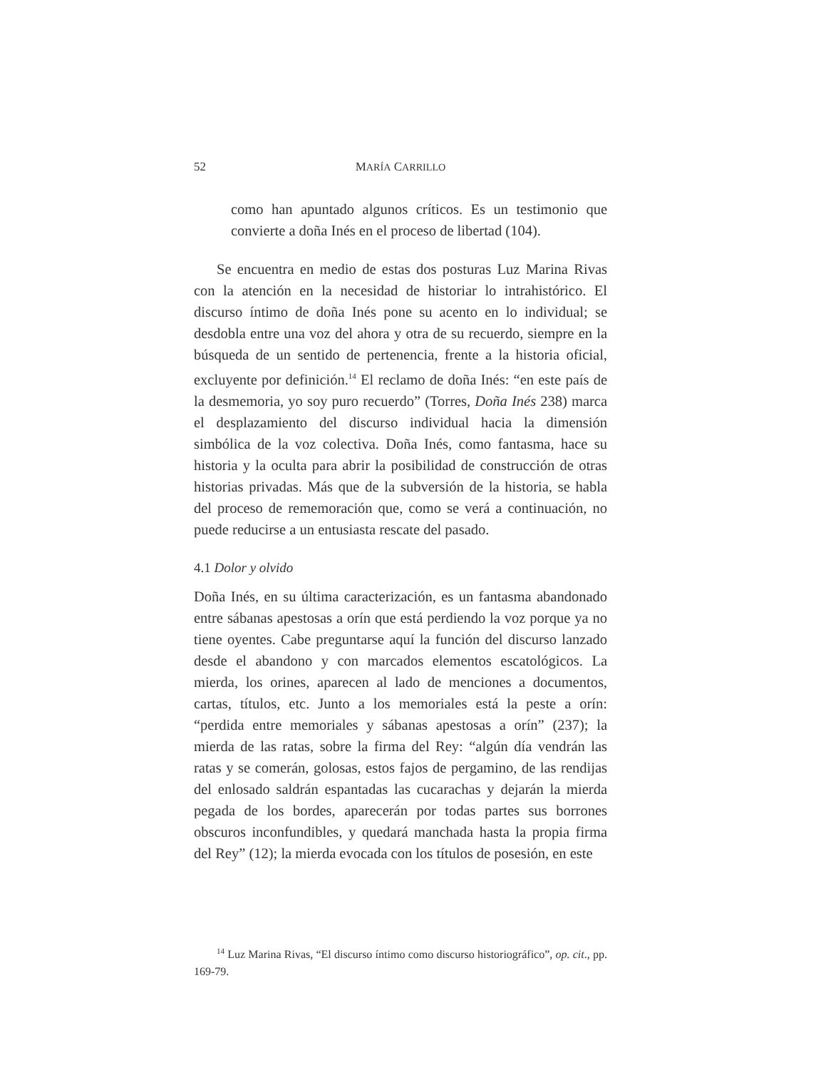52 MARÍA CARRILLO
como han apuntado algunos críticos. Es un testimonio que convierte a doña Inés en el proceso de libertad (104).
Se encuentra en medio de estas dos posturas Luz Marina Rivas con la atención en la necesidad de historiar lo intrahistórico. El discurso íntimo de doña Inés pone su acento en lo individual; se desdobla entre una voz del ahora y otra de su recuerdo, siempre en la búsqueda de un sentido de pertenencia, frente a la historia oficial, excluyente por definición.<sup>14</sup> El reclamo de doña Inés: “en este país de la desmemoria, yo soy puro recuerdo” (Torres, Doña Inés 238) marca el desplazamiento del discurso individual hacia la dimensión simbólica de la voz colectiva. Doña Inés, como fantasma, hace su historia y la oculta para abrir la posibilidad de construcción de otras historias privadas. Más que de la subversión de la historia, se habla del proceso de rememoración que, como se verá a continuación, no puede reducirse a un entusiasta rescate del pasado.
4.1 Dolor y olvido
Doña Inés, en su última caracterización, es un fantasma abandonado entre sábanas apestosas a orín que está perdiendo la voz porque ya no tiene oyentes. Cabe preguntarse aquí la función del discurso lanzado desde el abandono y con marcados elementos escatológicos. La mierda, los orines, aparecen al lado de menciones a documentos, cartas, títulos, etc. Junto a los memoriales está la peste a orín: “perdida entre memoriales y sábanas apestosas a orín” (237); la mierda de las ratas, sobre la firma del Rey: “algún día vendrán las ratas y se comerán, golosas, estos fajos de pergamino, de las rendijas del enlosado saldrán espantadas las cucarachas y dejarán la mierda pegada de los bordes, aparecerán por todas partes sus borrones obscuros inconfundibles, y quedará manchada hasta la propia firma del Rey” (12); la mierda evocada con los títulos de posesión, en este
<sup>14</sup> Luz Marina Rivas, “El discurso íntimo como discurso historiográfico”, op. cit., pp. 169-79.